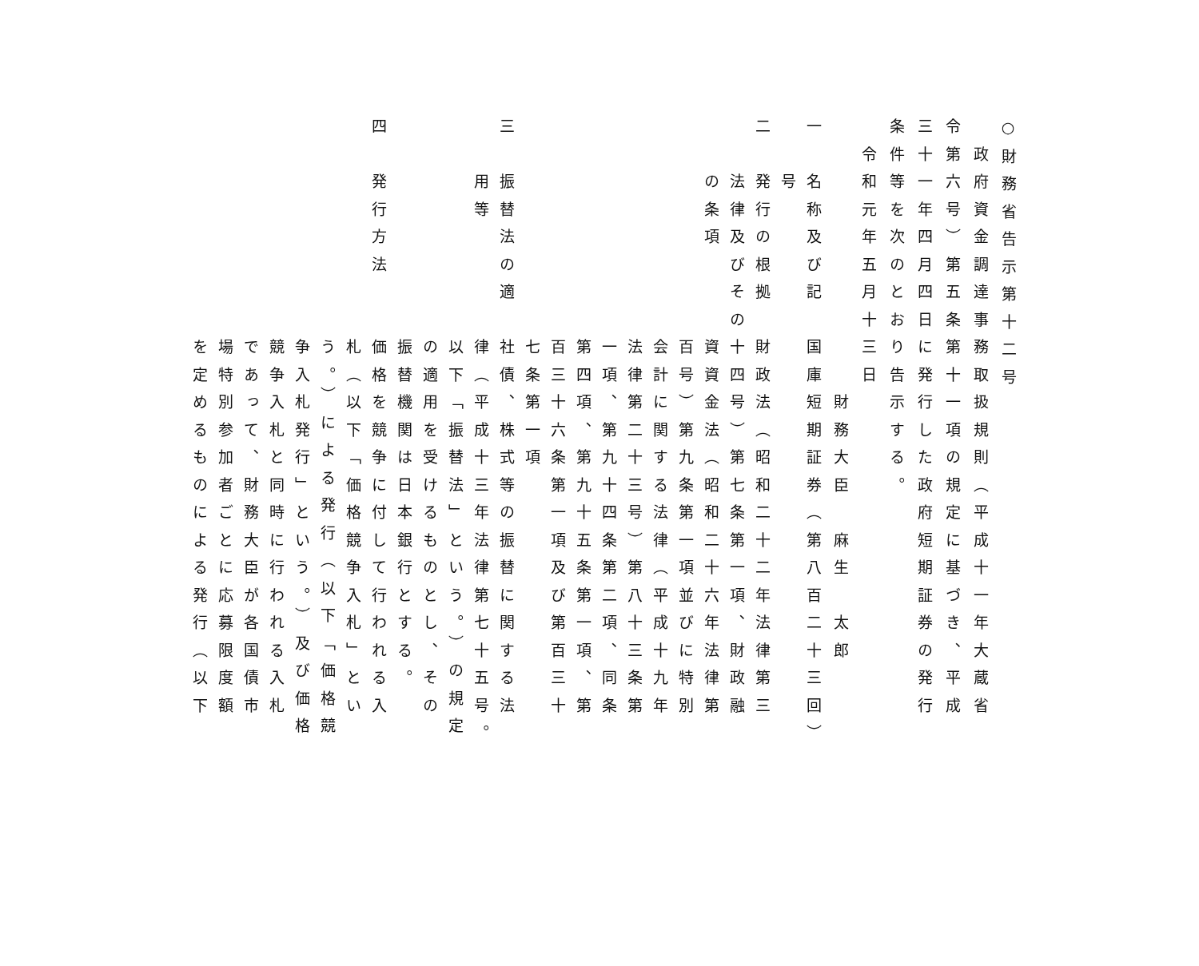○財務省告示第十二号
　政府資金調達事務取扱規則（平成十一年大蔵省
令第六号）第五条第十一項の規定に基づき、平成
三十一年四月四日に発行した政府短期証券の発行
条件等を次のとおり告示する。
　令和元年五月十三日
　　　　　　　　　　財務大臣　麻生　太郎
一　名称及び記　国庫短期証券（第八百二十三回）
　　号
二　発行の根拠　財政法（昭和二十二年法律第三
　　法律及びその十四号）第七条第一項、財政融
　　の条項　　　資資金法（昭和二十六年法律第
　　　　　　　　百号）第九条第一項並びに特別
　　　　　　　　会計に関する法律（平成十九年
　　　　　　　　法律第二十三号）第八十三条第
　　　　　　　　一項、第九十四条第二項、同条
　　　　　　　　第四項、第九十五条第一項、第
　　　　　　　　百三十六条第一項及び第百三十
　　　　　　　　七条第一項
三　振替法の適　社債、株式等の振替に関する法
　　用等　　　　律（平成十三年法律第七十五号。
　　　　　　　　以下「振替法」という。）の規定
　　　　　　　　の適用を受けるものとし、その
　　　　　　　　振替機関は日本銀行とする。
四　発行方法　　価格を競争に付して行われる入
　　　　　　　　札（以下「価格競争入札」とい
　　　　　　　　う。）による発行（以下「価格競
　　　　　　　　争入札発行」という。）及び価格
　　　　　　　　競争入札と同時に行われる入札
　　　　　　　　であって、財務大臣が各国債市
　　　　　　　　場特別参加者ごとに応募限度額
　　　　　　　　を定めるものによる発行（以下